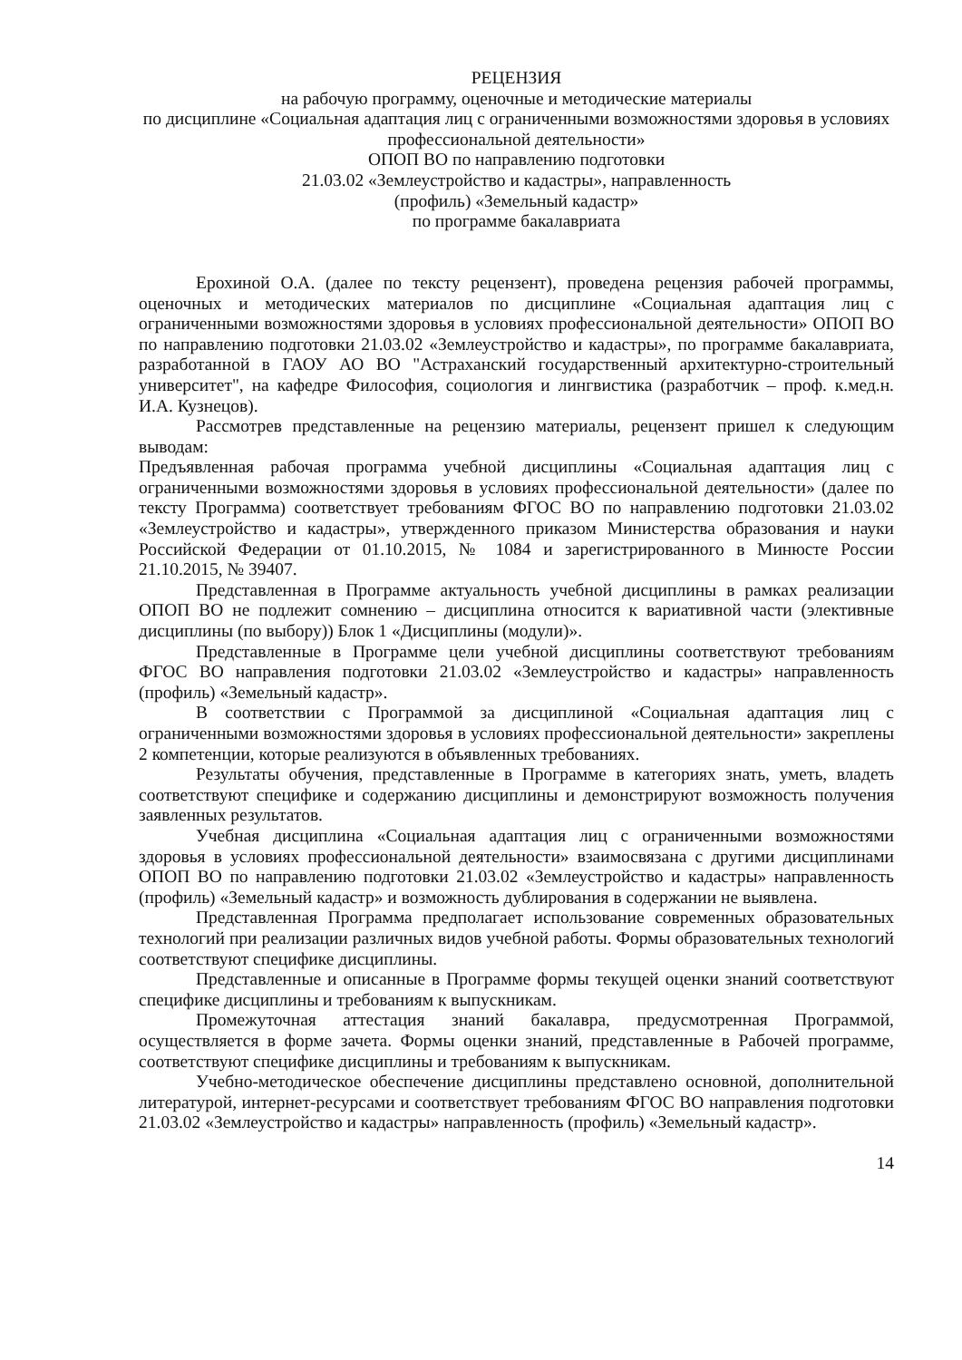РЕЦЕНЗИЯ
на рабочую программу, оценочные и методические материалы
по дисциплине «Социальная адаптация лиц с ограниченными возможностями здоровья в условиях профессиональной деятельности»
ОПОП ВО по направлению подготовки
21.03.02 «Землеустройство и кадастры», направленность
(профиль) «Земельный кадастр»
по программе бакалавриата
Ерохиной О.А. (далее по тексту рецензент), проведена рецензия рабочей программы, оценочных и методических материалов по дисциплине «Социальная адаптация лиц с ограниченными возможностями здоровья в условиях профессиональной деятельности» ОПОП ВО по направлению подготовки 21.03.02 «Землеустройство и кадастры», по программе бакалавриата, разработанной в ГАОУ АО ВО "Астраханский государственный архитектурно-строительный университет", на кафедре Философия, социология и лингвистика (разработчик – проф. к.мед.н. И.А. Кузнецов).
Рассмотрев представленные на рецензию материалы, рецензент пришел к следующим выводам:
Предъявленная рабочая программа учебной дисциплины «Социальная адаптация лиц с ограниченными возможностями здоровья в условиях профессиональной деятельности» (далее по тексту Программа) соответствует требованиям ФГОС ВО по направлению подготовки 21.03.02 «Землеустройство и кадастры», утвержденного приказом Министерства образования и науки Российской Федерации от 01.10.2015, № 1084 и зарегистрированного в Минюсте России 21.10.2015, № 39407.
Представленная в Программе актуальность учебной дисциплины в рамках реализации ОПОП ВО не подлежит сомнению – дисциплина относится к вариативной части (элективные дисциплины (по выбору)) Блок 1 «Дисциплины (модули)».
Представленные в Программе цели учебной дисциплины соответствуют требованиям ФГОС ВО направления подготовки 21.03.02 «Землеустройство и кадастры» направленность (профиль) «Земельный кадастр».
В соответствии с Программой за дисциплиной «Социальная адаптация лиц с ограниченными возможностями здоровья в условиях профессиональной деятельности» закреплены 2 компетенции, которые реализуются в объявленных требованиях.
Результаты обучения, представленные в Программе в категориях знать, уметь, владеть соответствуют специфике и содержанию дисциплины и демонстрируют возможность получения заявленных результатов.
Учебная дисциплина «Социальная адаптация лиц с ограниченными возможностями здоровья в условиях профессиональной деятельности» взаимосвязана с другими дисциплинами ОПОП ВО по направлению подготовки 21.03.02 «Землеустройство и кадастры» направленность (профиль) «Земельный кадастр» и возможность дублирования в содержании не выявлена.
Представленная Программа предполагает использование современных образовательных технологий при реализации различных видов учебной работы. Формы образовательных технологий соответствуют специфике дисциплины.
Представленные и описанные в Программе формы текущей оценки знаний соответствуют специфике дисциплины и требованиям к выпускникам.
Промежуточная аттестация знаний бакалавра, предусмотренная Программой, осуществляется в форме зачета. Формы оценки знаний, представленные в Рабочей программе, соответствуют специфике дисциплины и требованиям к выпускникам.
Учебно-методическое обеспечение дисциплины представлено основной, дополнительной литературой, интернет-ресурсами и соответствует требованиям ФГОС ВО направления подготовки 21.03.02 «Землеустройство и кадастры» направленность (профиль) «Земельный кадастр».
14